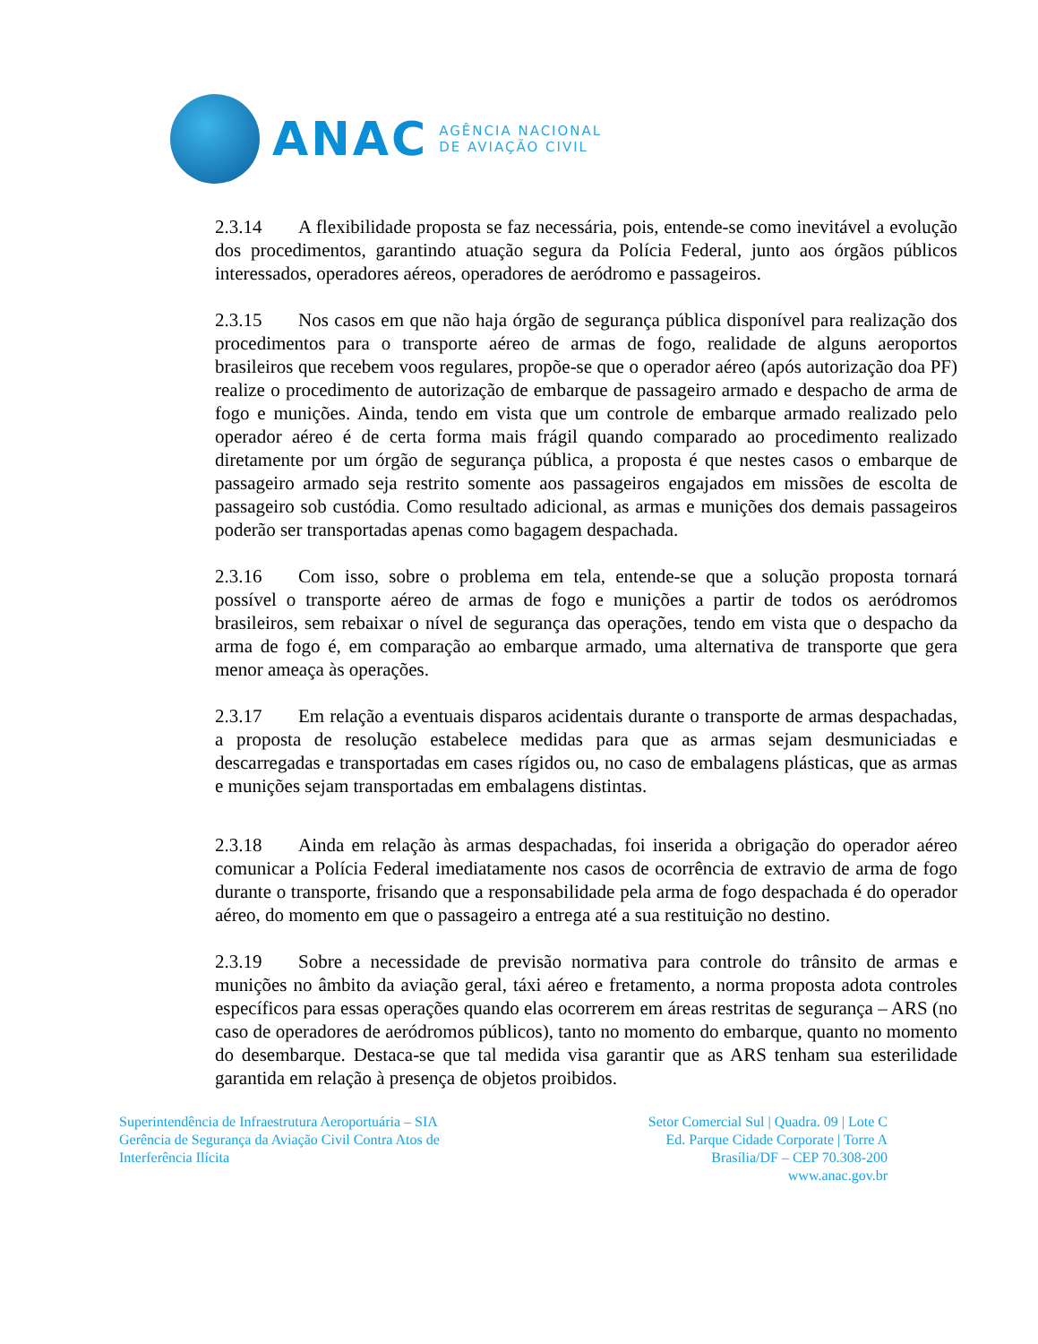ANAC
AGÊNCIA NACIONAL
DE AVIAÇÃO CIVIL
2.3.14 A flexibilidade proposta se faz necessária, pois, entende-se como inevitável a evolução dos procedimentos, garantindo atuação segura da Polícia Federal, junto aos órgãos públicos interessados, operadores aéreos, operadores de aeródromo e passageiros.
2.3.15 Nos casos em que não haja órgão de segurança pública disponível para realização dos procedimentos para o transporte aéreo de armas de fogo, realidade de alguns aeroportos brasileiros que recebem voos regulares, propõe-se que o operador aéreo (após autorização doa PF) realize o procedimento de autorização de embarque de passageiro armado e despacho de arma de fogo e munições. Ainda, tendo em vista que um controle de embarque armado realizado pelo operador aéreo é de certa forma mais frágil quando comparado ao procedimento realizado diretamente por um órgão de segurança pública, a proposta é que nestes casos o embarque de passageiro armado seja restrito somente aos passageiros engajados em missões de escolta de passageiro sob custódia. Como resultado adicional, as armas e munições dos demais passageiros poderão ser transportadas apenas como bagagem despachada.
2.3.16 Com isso, sobre o problema em tela, entende-se que a solução proposta tornará possível o transporte aéreo de armas de fogo e munições a partir de todos os aeródromos brasileiros, sem rebaixar o nível de segurança das operações, tendo em vista que o despacho da arma de fogo é, em comparação ao embarque armado, uma alternativa de transporte que gera menor ameaça às operações.
2.3.17 Em relação a eventuais disparos acidentais durante o transporte de armas despachadas, a proposta de resolução estabelece medidas para que as armas sejam desmuniciadas e descarregadas e transportadas em cases rígidos ou, no caso de embalagens plásticas, que as armas e munições sejam transportadas em embalagens distintas.
2.3.18 Ainda em relação às armas despachadas, foi inserida a obrigação do operador aéreo comunicar a Polícia Federal imediatamente nos casos de ocorrência de extravio de arma de fogo durante o transporte, frisando que a responsabilidade pela arma de fogo despachada é do operador aéreo, do momento em que o passageiro a entrega até a sua restituição no destino.
2.3.19 Sobre a necessidade de previsão normativa para controle do trânsito de armas e munições no âmbito da aviação geral, táxi aéreo e fretamento, a norma proposta adota controles específicos para essas operações quando elas ocorrerem em áreas restritas de segurança – ARS (no caso de operadores de aeródromos públicos), tanto no momento do embarque, quanto no momento do desembarque. Destaca-se que tal medida visa garantir que as ARS tenham sua esterilidade garantida em relação à presença de objetos proibidos.
Superintendência de Infraestrutura Aeroportuária – SIA
Gerência de Segurança da Aviação Civil Contra Atos de
Interferência Ilícita
Setor Comercial Sul | Quadra. 09 | Lote C
Ed. Parque Cidade Corporate | Torre A
Brasília/DF – CEP 70.308-200
www.anac.gov.br